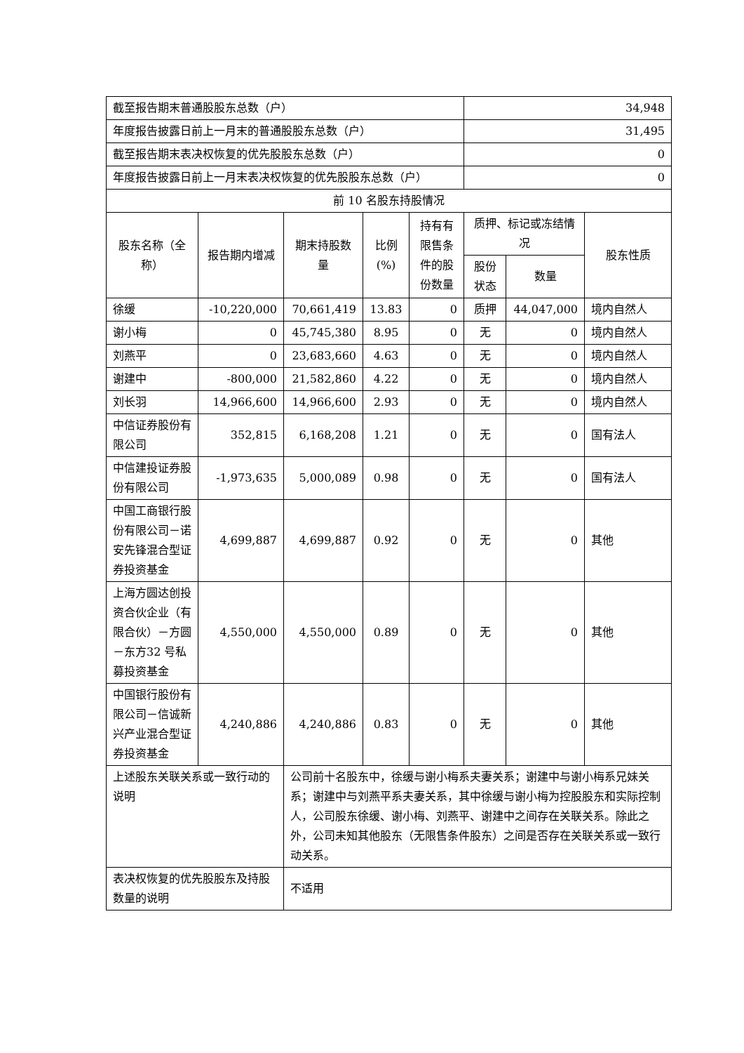| 截至报告期末普通股股东总数（户） | | | | | 34,948 | | |
| 年度报告披露日前上一月末的普通股股东总数（户） | | | | | 31,495 | | |
| 截至报告期末表决权恢复的优先股股东总数（户） | | | | | 0 | | |
| 年度报告披露日前上一月末表决权恢复的优先股股东总数（户） | | | | | 0 | | |
| 前 10 名股东持股情况 | | | | | | | |
| 股东名称（全称） | 报告期内增减 | 期末持股数量 | 比例(%) | 持有有限售条件的股份数量 | 质押、标记或冻结情况 | | 股东性质 |
| | | | | | 股份状态 | 数量 | |
| 徐缓 | -10,220,000 | 70,661,419 | 13.83 | 0 | 质押 | 44,047,000 | 境内自然人 |
| 谢小梅 | 0 | 45,745,380 | 8.95 | 0 | 无 | 0 | 境内自然人 |
| 刘燕平 | 0 | 23,683,660 | 4.63 | 0 | 无 | 0 | 境内自然人 |
| 谢建中 | -800,000 | 21,582,860 | 4.22 | 0 | 无 | 0 | 境内自然人 |
| 刘长羽 | 14,966,600 | 14,966,600 | 2.93 | 0 | 无 | 0 | 境内自然人 |
| 中信证券股份有限公司 | 352,815 | 6,168,208 | 1.21 | 0 | 无 | 0 | 国有法人 |
| 中信建投证券股份有限公司 | -1,973,635 | 5,000,089 | 0.98 | 0 | 无 | 0 | 国有法人 |
| 中国工商银行股份有限公司－诺安先锋混合型证券投资基金 | 4,699,887 | 4,699,887 | 0.92 | 0 | 无 | 0 | 其他 |
| 上海方圆达创投资合伙企业（有限合伙）－方圆－东方32 号私募投资基金 | 4,550,000 | 4,550,000 | 0.89 | 0 | 无 | 0 | 其他 |
| 中国银行股份有限公司－信诚新兴产业混合型证券投资基金 | 4,240,886 | 4,240,886 | 0.83 | 0 | 无 | 0 | 其他 |
| 上述股东关联关系或一致行动的说明 | | 公司前十名股东中，徐缓与谢小梅系夫妻关系；谢建中与谢小梅系兄妹关系；谢建中与刘燕平系夫妻关系，其中徐缓与谢小梅为控股股东和实际控制人，公司股东徐缓、谢小梅、刘燕平、谢建中之间存在关联关系。除此之外，公司未知其他股东（无限售条件股东）之间是否存在关联关系或一致行动关系。 | | | | | |
| 表决权恢复的优先股股东及持股数量的说明 | | 不适用 | | | | | |